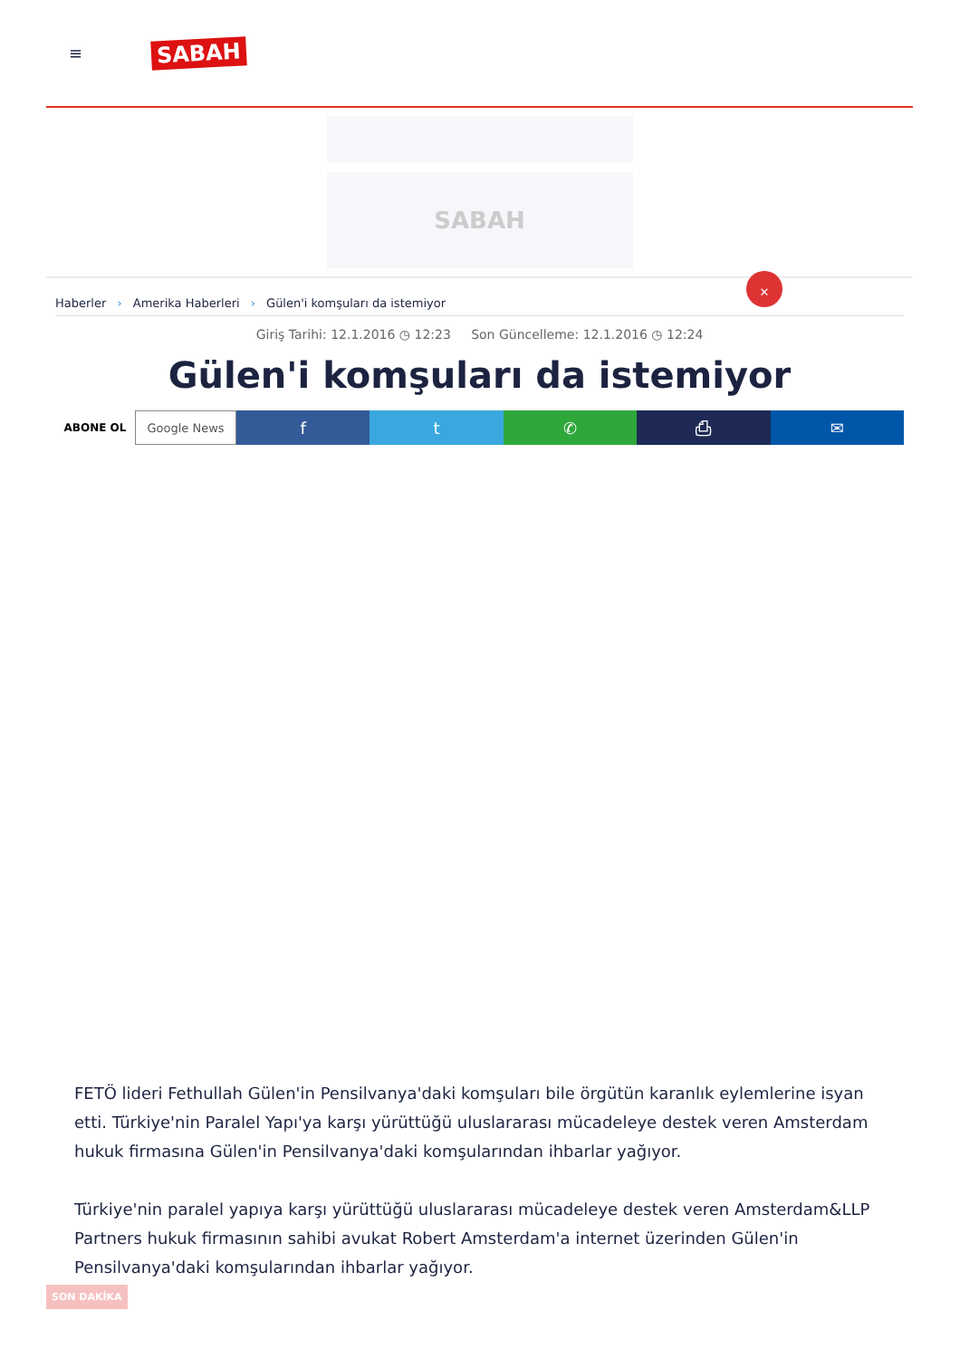≡
SABAH
SABAH
Haberler › Amerika Haberleri › Gülen'i komşuları da istemiyor
✕
Giriş Tarihi: 12.1.2016 ◷ 12:23 Son Güncelleme: 12.1.2016 ◷ 12:24
Gülen'i komşuları da istemiyor
ABONE OL Google News
f t ✆ ⎙ ✉
FETÖ lideri Fethullah Gülen'in Pensilvanya'daki komşuları bile örgütün karanlık eylemlerine isyan etti. Türkiye'nin Paralel Yapı'ya karşı yürüttüğü uluslararası mücadeleye destek veren Amsterdam hukuk firmasına Gülen'in Pensilvanya'daki komşularından ihbarlar yağıyor.
Türkiye'nin paralel yapıya karşı yürüttüğü uluslararası mücadeleye destek veren Amsterdam&LLP Partners hukuk firmasının sahibi avukat Robert Amsterdam'a internet üzerinden Gülen'in Pensilvanya'daki komşularından ihbarlar yağıyor.
SON DAKİKA